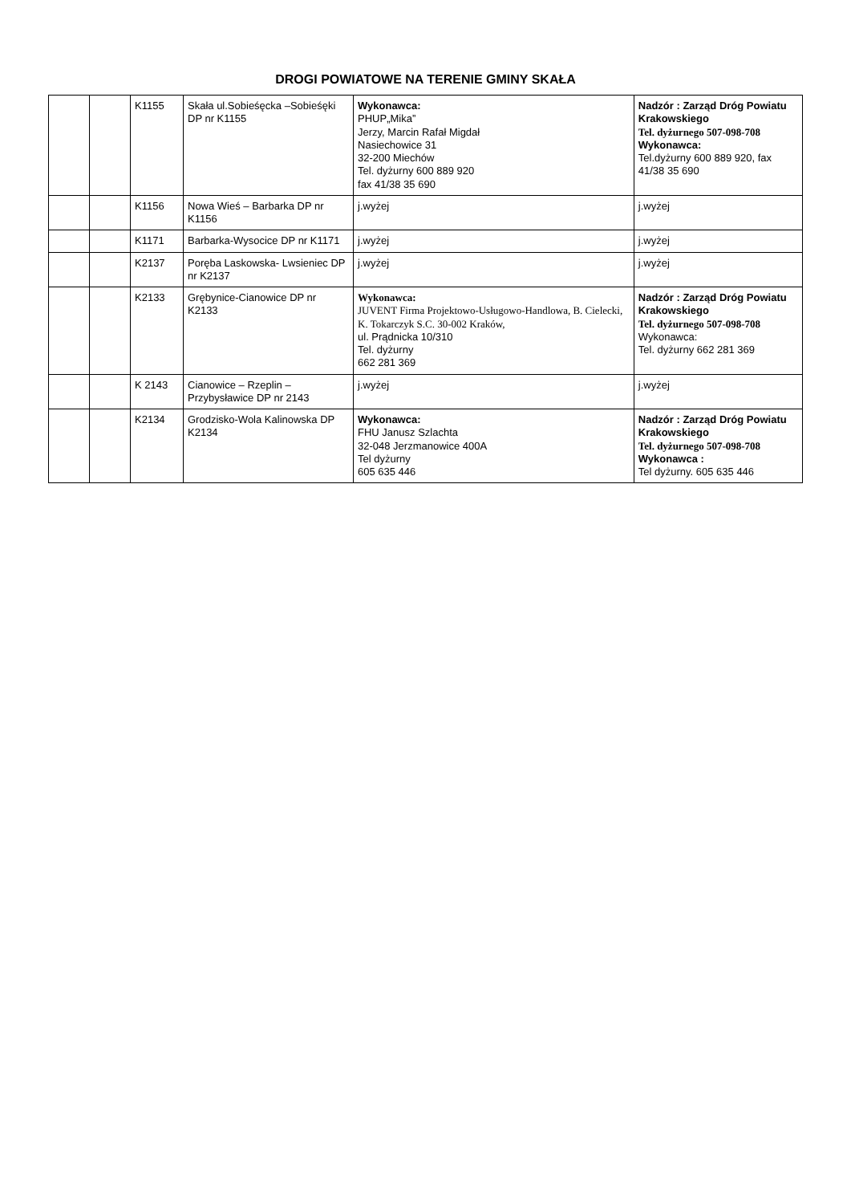DROGI POWIATOWE NA TERENIE GMINY SKAŁA
| | | K1155 | Skała ul.Sobieśęcka –Sobieśęki DP nr K1155 | Wykonawca: PHUP„Mika” Jerzy, Marcin Rafał Migdał Nasiechowice 31 32-200 Miechów Tel. dyżurny 600 889 920 fax 41/38 35 690 | Nadzór : Zarząd Dróg Powiatu Krakowskiego Tel. dyżurnego 507-098-708 Wykonawca: Tel.dyżurny 600 889 920, fax 41/38 35 690 |
| | | K1156 | Nowa Wieś – Barbarka DP nr K1156 | j.wyżej | j.wyżej |
| | | K1171 | Barbarka-Wysocice DP nr K1171 | j.wyżej | j.wyżej |
| | | K2137 | Poręba Laskowska- Lwsieniec DP nr K2137 | j.wyżej | j.wyżej |
| | | K2133 | Grębynice-Cianowice DP nr K2133 | Wykonawca: JUVENT Firma Projektowo-Usługowo-Handlowa, B. Cielecki, K. Tokarczyk S.C. 30-002 Kraków, ul. Prądnicka 10/310 Tel. dyżurny 662 281 369 | Nadzór : Zarząd Dróg Powiatu Krakowskiego Tel. dyżurnego 507-098-708 Wykonawca: Tel. dyżurny 662 281 369 |
| | | K 2143 | Cianowice – Rzeplin – Przybysławice DP nr 2143 | j.wyżej | j.wyżej |
| | | K2134 | Grodzisko-Wola Kalinowska DP K2134 | Wykonawca: FHU Janusz Szlachta 32-048 Jerzmanowice 400A Tel dyżurny 605 635 446 | Nadzór : Zarząd Dróg Powiatu Krakowskiego Tel. dyżurnego 507-098-708 Wykonawca : Tel dyżurny. 605 635 446 |